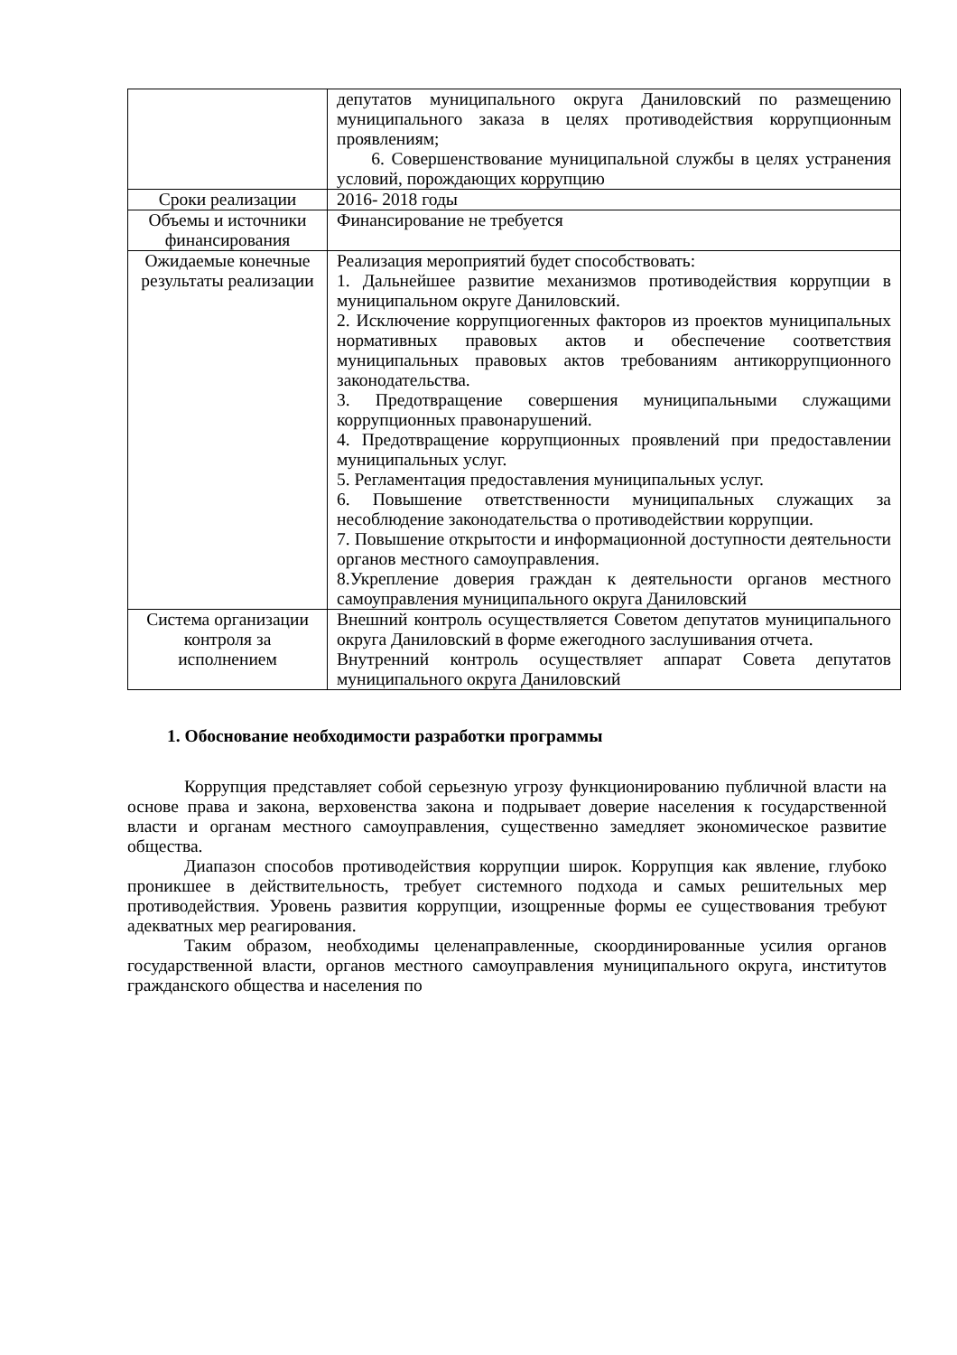| | депутатов муниципального округа Даниловский по размещению муниципального заказа в целях противодействия коррупционным проявлениям; 6. Совершенствование муниципальной службы в целях устранения условий, порождающих коррупцию |
| Сроки реализации | 2016- 2018 годы |
| Объемы и источники финансирования | Финансирование не требуется |
| Ожидаемые конечные результаты реализации | Реализация мероприятий будет способствовать: 1. Дальнейшее развитие механизмов противодействия коррупции в муниципальном округе Даниловский. 2. Исключение коррупциогенных факторов из проектов муниципальных нормативных правовых актов и обеспечение соответствия муниципальных правовых актов требованиям антикоррупционного законодательства. 3. Предотвращение совершения муниципальными служащими коррупционных правонарушений. 4. Предотвращение коррупционных проявлений при предоставлении муниципальных услуг. 5. Регламентация предоставления муниципальных услуг. 6. Повышение ответственности муниципальных служащих за несоблюдение законодательства о противодействии коррупции. 7. Повышение открытости и информационной доступности деятельности органов местного самоуправления. 8.Укрепление доверия граждан к деятельности органов местного самоуправления муниципального округа Даниловский |
| Система организации контроля за исполнением | Внешний контроль осуществляется Советом депутатов муниципального округа Даниловский в форме ежегодного заслушивания отчета. Внутренний контроль осуществляет аппарат Совета депутатов муниципального округа Даниловский |
1. Обоснование необходимости разработки программы
Коррупция представляет собой серьезную угрозу функционированию публичной власти на основе права и закона, верховенства закона и подрывает доверие населения к государственной власти и органам местного самоуправления, существенно замедляет экономическое развитие общества.
Диапазон способов противодействия коррупции широк. Коррупция как явление, глубоко проникшее в действительность, требует системного подхода и самых решительных мер противодействия. Уровень развития коррупции, изощренные формы ее существования требуют адекватных мер реагирования.
Таким образом, необходимы целенаправленные, скоординированные усилия органов государственной власти, органов местного самоуправления муниципального округа, институтов гражданского общества и населения по